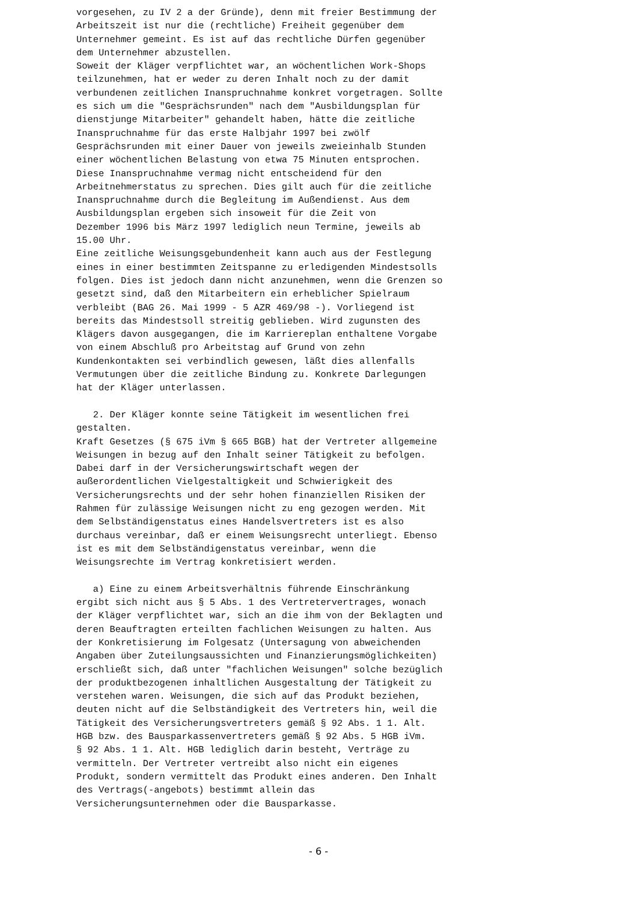vorgesehen, zu IV 2 a der Gründe), denn mit freier Bestimmung der Arbeitszeit ist nur die (rechtliche) Freiheit gegenüber dem Unternehmer gemeint. Es ist auf das rechtliche Dürfen gegenüber dem Unternehmer abzustellen. Soweit der Kläger verpflichtet war, an wöchentlichen Work-Shops teilzunehmen, hat er weder zu deren Inhalt noch zu der damit verbundenen zeitlichen Inanspruchnahme konkret vorgetragen. Sollte es sich um die "Gesprächsrunden" nach dem "Ausbildungsplan für dienstjunge Mitarbeiter" gehandelt haben, hätte die zeitliche Inanspruchnahme für das erste Halbjahr 1997 bei zwölf Gesprächsrunden mit einer Dauer von jeweils zweieinhalb Stunden einer wöchentlichen Belastung von etwa 75 Minuten entsprochen. Diese Inanspruchnahme vermag nicht entscheidend für den Arbeitnehmerstatus zu sprechen. Dies gilt auch für die zeitliche Inanspruchnahme durch die Begleitung im Außendienst. Aus dem Ausbildungsplan ergeben sich insoweit für die Zeit von Dezember 1996 bis März 1997 lediglich neun Termine, jeweils ab 15.00 Uhr. Eine zeitliche Weisungsgebundenheit kann auch aus der Festlegung eines in einer bestimmten Zeitspanne zu erledigenden Mindestsolls folgen. Dies ist jedoch dann nicht anzunehmen, wenn die Grenzen so gesetzt sind, daß den Mitarbeitern ein erheblicher Spielraum verbleibt (BAG 26. Mai 1999 - 5 AZR 469/98 -). Vorliegend ist bereits das Mindestsoll streitig geblieben. Wird zugunsten des Klägers davon ausgegangen, die im Karriereplan enthaltene Vorgabe von einem Abschluß pro Arbeitstag auf Grund von zehn Kundenkontakten sei verbindlich gewesen, läßt dies allenfalls Vermutungen über die zeitliche Bindung zu. Konkrete Darlegungen hat der Kläger unterlassen. 2. Der Kläger konnte seine Tätigkeit im wesentlichen frei gestalten. Kraft Gesetzes (§ 675 iVm § 665 BGB) hat der Vertreter allgemeine Weisungen in bezug auf den Inhalt seiner Tätigkeit zu befolgen. Dabei darf in der Versicherungswirtschaft wegen der außerordentlichen Vielgestaltigkeit und Schwierigkeit des Versicherungsrechts und der sehr hohen finanziellen Risiken der Rahmen für zulässige Weisungen nicht zu eng gezogen werden. Mit dem Selbständigenstatus eines Handelsvertreters ist es also durchaus vereinbar, daß er einem Weisungsrecht unterliegt. Ebenso ist es mit dem Selbständigenstatus vereinbar, wenn die Weisungsrechte im Vertrag konkretisiert werden. a) Eine zu einem Arbeitsverhältnis führende Einschränkung ergibt sich nicht aus § 5 Abs. 1 des Vertretervertrages, wonach der Kläger verpflichtet war, sich an die ihm von der Beklagten und deren Beauftragten erteilten fachlichen Weisungen zu halten. Aus der Konkretisierung im Folgesatz (Untersagung von abweichenden Angaben über Zuteilungsaussichten und Finanzierungsmöglichkeiten) erschließt sich, daß unter "fachlichen Weisungen" solche bezüglich der produktbezogenen inhaltlichen Ausgestaltung der Tätigkeit zu verstehen waren. Weisungen, die sich auf das Produkt beziehen, deuten nicht auf die Selbständigkeit des Vertreters hin, weil die Tätigkeit des Versicherungsvertreters gemäß § 92 Abs. 1 1. Alt. HGB bzw. des Bausparkassenvertreters gemäß § 92 Abs. 5 HGB iVm. § 92 Abs. 1 1. Alt. HGB lediglich darin besteht, Verträge zu vermitteln. Der Vertreter vertreibt also nicht ein eigenes Produkt, sondern vermittelt das Produkt eines anderen. Den Inhalt des Vertrags(-angebots) bestimmt allein das Versicherungsunternehmen oder die Bausparkasse.
- 6 -